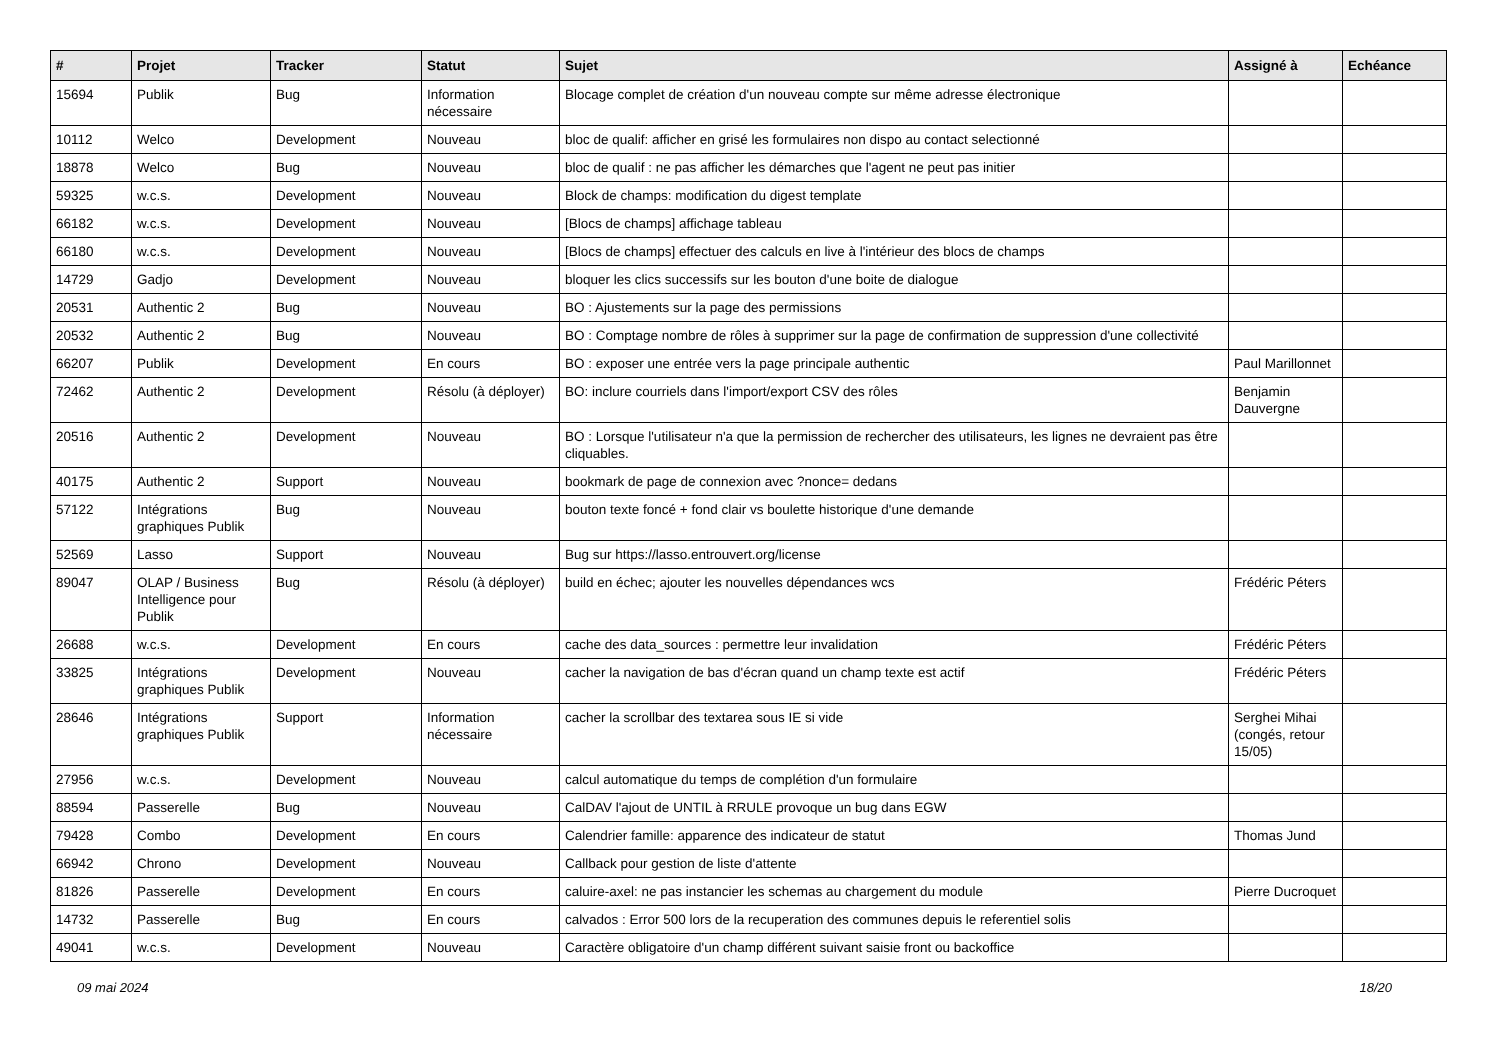| # | Projet | Tracker | Statut | Sujet | Assigné à | Echéance |
| --- | --- | --- | --- | --- | --- | --- |
| 15694 | Publik | Bug | Information nécessaire | Blocage complet de création d'un nouveau compte sur même adresse électronique | | |
| 10112 | Welco | Development | Nouveau | bloc de qualif: afficher en grisé les formulaires non dispo au contact selectionné | | |
| 18878 | Welco | Bug | Nouveau | bloc de qualif : ne pas afficher les démarches que l'agent ne peut pas initier | | |
| 59325 | w.c.s. | Development | Nouveau | Block de champs: modification du digest template | | |
| 66182 | w.c.s. | Development | Nouveau | [Blocs de champs] affichage tableau | | |
| 66180 | w.c.s. | Development | Nouveau | [Blocs de champs] effectuer des calculs en live à l'intérieur des blocs de champs | | |
| 14729 | Gadjo | Development | Nouveau | bloquer les clics successifs sur les bouton d'une boite de dialogue | | |
| 20531 | Authentic 2 | Bug | Nouveau | BO : Ajustements sur la page des permissions | | |
| 20532 | Authentic 2 | Bug | Nouveau | BO : Comptage nombre de rôles à supprimer sur la page de confirmation de suppression d'une collectivité | | |
| 66207 | Publik | Development | En cours | BO : exposer une entrée vers la page principale authentic | Paul Marillonnet | |
| 72462 | Authentic 2 | Development | Résolu (à déployer) | BO: inclure courriels dans l'import/export CSV des rôles | Benjamin Dauvergne | |
| 20516 | Authentic 2 | Development | Nouveau | BO : Lorsque l'utilisateur n'a que la permission de rechercher des utilisateurs, les lignes ne devraient pas être cliquables. | | |
| 40175 | Authentic 2 | Support | Nouveau | bookmark de page de connexion avec ?nonce= dedans | | |
| 57122 | Intégrations graphiques Publik | Bug | Nouveau | bouton texte foncé + fond clair vs boulette historique d'une demande | | |
| 52569 | Lasso | Support | Nouveau | Bug sur https://lasso.entrouvert.org/license | | |
| 89047 | OLAP / Business Intelligence pour Publik | Bug | Résolu (à déployer) | build en échec; ajouter les nouvelles dépendances wcs | Frédéric Péters | |
| 26688 | w.c.s. | Development | En cours | cache des data_sources : permettre leur invalidation | Frédéric Péters | |
| 33825 | Intégrations graphiques Publik | Development | Nouveau | cacher la navigation de bas d'écran quand un champ texte est actif | Frédéric Péters | |
| 28646 | Intégrations graphiques Publik | Support | Information nécessaire | cacher la scrollbar des textarea sous IE si vide | Serghei Mihai (congés, retour 15/05) | |
| 27956 | w.c.s. | Development | Nouveau | calcul automatique du temps de complétion d'un formulaire | | |
| 88594 | Passerelle | Bug | Nouveau | CalDAV l'ajout de UNTIL à RRULE provoque un bug dans EGW | | |
| 79428 | Combo | Development | En cours | Calendrier famille: apparence des indicateur de statut | Thomas Jund | |
| 66942 | Chrono | Development | Nouveau | Callback pour gestion de liste d'attente | | |
| 81826 | Passerelle | Development | En cours | caluire-axel: ne pas instancier les schemas au chargement du module | Pierre Ducroquet | |
| 14732 | Passerelle | Bug | En cours | calvados : Error 500 lors de la recuperation des communes depuis le referentiel solis | | |
| 49041 | w.c.s. | Development | Nouveau | Caractère obligatoire d'un champ différent suivant saisie front ou backoffice | | |
09 mai 2024 18/20